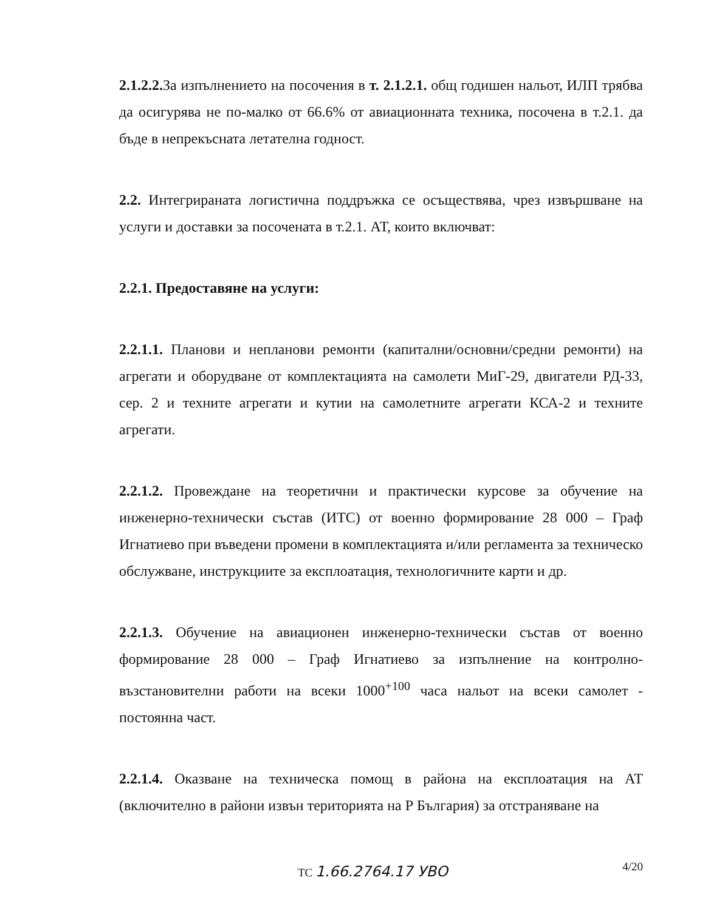2.1.2.2. За изпълнението на посочения в т. 2.1.2.1. общ годишен нальот, ИЛП трябва да осигурява не по-малко от 66.6% от авиационната техника, посочена в т.2.1. да бъде в непрекъсната летателна годност.
2.2. Интегрираната логистична поддръжка се осъществява, чрез извършване на услуги и доставки за посочената в т.2.1. АТ, които включват:
2.2.1. Предоставяне на услуги:
2.2.1.1. Планови и непланови ремонти (капитални/основни/средни ремонти) на агрегати и оборудване от комплектацията на самолети МиГ-29, двигатели РД-33, сер. 2 и техните агрегати и кутии на самолетните агрегати КСА-2 и техните агрегати.
2.2.1.2. Провеждане на теоретични и практически курсове за обучение на инженерно-технически състав (ИТС) от военно формирование 28 000 – Граф Игнатиево при въведени промени в комплектацията и/или регламента за техническо обслужване, инструкциите за експлоатация, технологичните карти и др.
2.2.1.3. Обучение на авиационен инженерно-технически състав от военно формирование 28 000 – Граф Игнатиево за изпълнение на контролно-възстановителни работи на всеки 1000<sup>+100</sup> часа нальот на всеки самолет - постоянна част.
2.2.1.4. Оказване на техническа помощ в района на експлоатация на АТ (включително в райони извън територията на Р България) за отстраняване на
4/20 ТС 1.66.2764.17 УВО